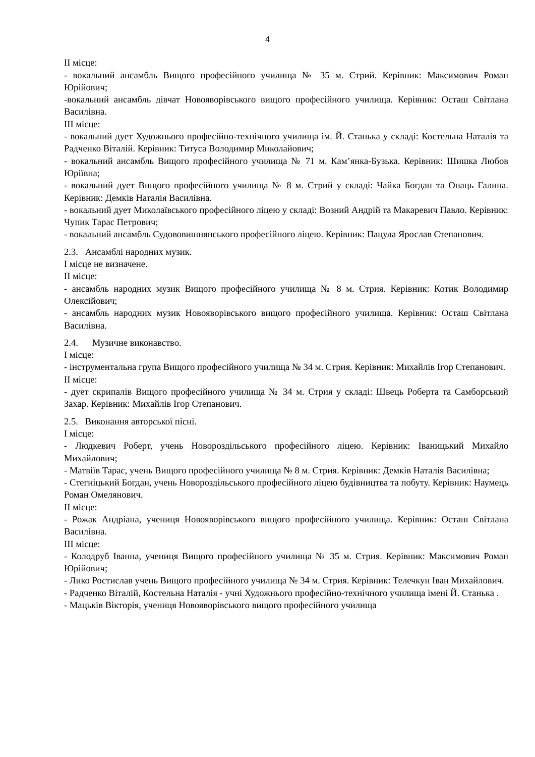4
II місце:
- вокальний ансамбль Вищого професійного училища № 35 м. Стрий. Керівник: Максимович Роман Юрійович;
-вокальний ансамбль дівчат Новояворівського вищого професійного училища. Керівник: Осташ Світлана Василівна.
III місце:
- вокальний дует Художнього професійно-технічного училища ім. Й. Станька у складі: Костельна Наталія та Радченко Віталій. Керівник: Титуса Володимир Миколайович;
- вокальний ансамбль Вищого професійного училища № 71 м. Кам’янка-Бузька. Керівник: Шишка Любов Юріївна;
- вокальний дует Вищого професійного училища № 8 м. Стрий у складі: Чайка Богдан та Онаць Галина. Керівник: Демків Наталія Василівна.
- вокальний дует Миколаївського професійного ліцею у складі: Возний Андрій та Макаревич Павло. Керівник: Чупик Тарас Петрович;
- вокальний ансамбль Судововишнянського професійного ліцею. Керівник: Пацула Ярослав Степанович.
2.3. Ансамблі народних музик.
І місце не визначене.
ІІ місце:
- ансамбль народних музик Вищого професійного училища № 8 м. Стрия. Керівник: Котик Володимир Олексійович;
- ансамбль народних музик Новояворівського вищого професійного училища. Керівник: Осташ Світлана Василівна.
2.4. Музичне виконавство.
І місце:
- інструментальна група Вищого професійного училища № 34 м. Стрия. Керівник: Михайлів Ігор Степанович.
ІІ місце:
- дует скрипалів Вищого професійного училища № 34 м. Стрия у складі: Швець Роберта та Самборський Захар. Керівник: Михайлів Ігор Степанович.
2.5. Виконання авторської пісні.
І місце:
- Людкевич Роберт, учень Новороздільського професійного ліцею. Керівник: Іваницький Михайло Михайлович;
- Матвіїв Тарас, учень Вищого професійного училища № 8 м. Стрия. Керівник: Демків Наталія Василівна;
- Стегніцький Богдан, учень Новороздільського професійного ліцею будівництва та побуту. Керівник: Наумець Роман Омелянович.
ІІ місце:
- Рожак Андріана, учениця Новояворівського вищого професійного училища. Керівник: Осташ Світлана Василівна.
ІІІ місце:
- Колодруб Іванна, учениця Вищого професійного училища № 35 м. Стрия. Керівник: Максимович Роман Юрійович;
- Лико Ростислав учень Вищого професійного училища № 34 м. Стрия. Керівник: Телечкун Іван Михайлович.
- Радченко Віталій, Костельна Наталія - учні Художнього професійно-технічного училища імені Й. Станька .
- Мацьків Вікторія, учениця Новояворівського вищого професійного училища